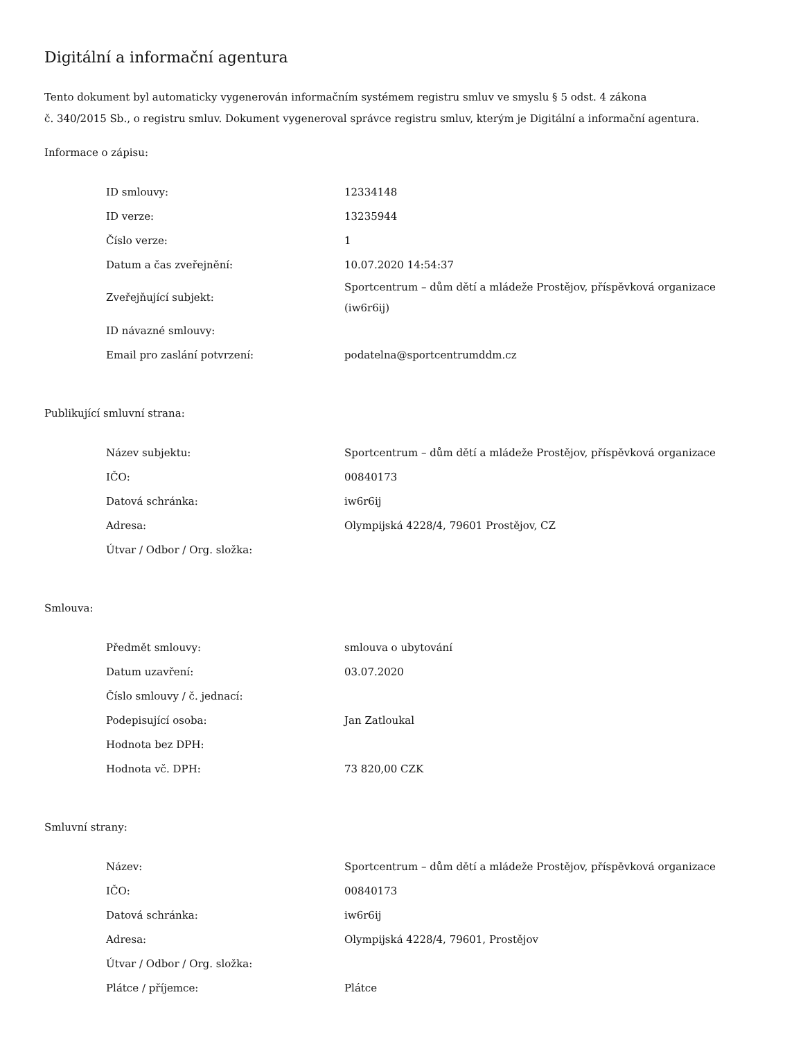Digitální a informační agentura
Tento dokument byl automaticky vygenerován informačním systémem registru smluv ve smyslu § 5 odst. 4 zákona
č. 340/2015 Sb., o registru smluv. Dokument vygeneroval správce registru smluv, kterým je Digitální a informační agentura.
Informace o zápisu:
| ID smlouvy: | 12334148 |
| ID verze: | 13235944 |
| Číslo verze: | 1 |
| Datum a čas zveřejnění: | 10.07.2020 14:54:37 |
| Zveřejňující subjekt: | Sportcentrum – dům dětí a mládeže Prostějov, příspěvková organizace (iw6r6ij) |
| ID návazné smlouvy: | |
| Email pro zaslání potvrzení: | podatelna@sportcentrumddm.cz |
Publikující smluvní strana:
| Název subjektu: | Sportcentrum – dům dětí a mládeže Prostějov, příspěvková organizace |
| IČO: | 00840173 |
| Datová schránka: | iw6r6ij |
| Adresa: | Olympijská 4228/4, 79601 Prostějov, CZ |
| Útvar / Odbor / Org. složka: | |
Smlouva:
| Předmět smlouvy: | smlouva o ubytování |
| Datum uzavření: | 03.07.2020 |
| Číslo smlouvy / č. jednací: | |
| Podepisující osoba: | Jan Zatloukal |
| Hodnota bez DPH: | |
| Hodnota vč. DPH: | 73 820,00 CZK |
Smluvní strany:
| Název: | Sportcentrum – dům dětí a mládeže Prostějov, příspěvková organizace |
| IČO: | 00840173 |
| Datová schránka: | iw6r6ij |
| Adresa: | Olympijská 4228/4, 79601, Prostějov |
| Útvar / Odbor / Org. složka: | |
| Plátce / příjemce: | Plátce |